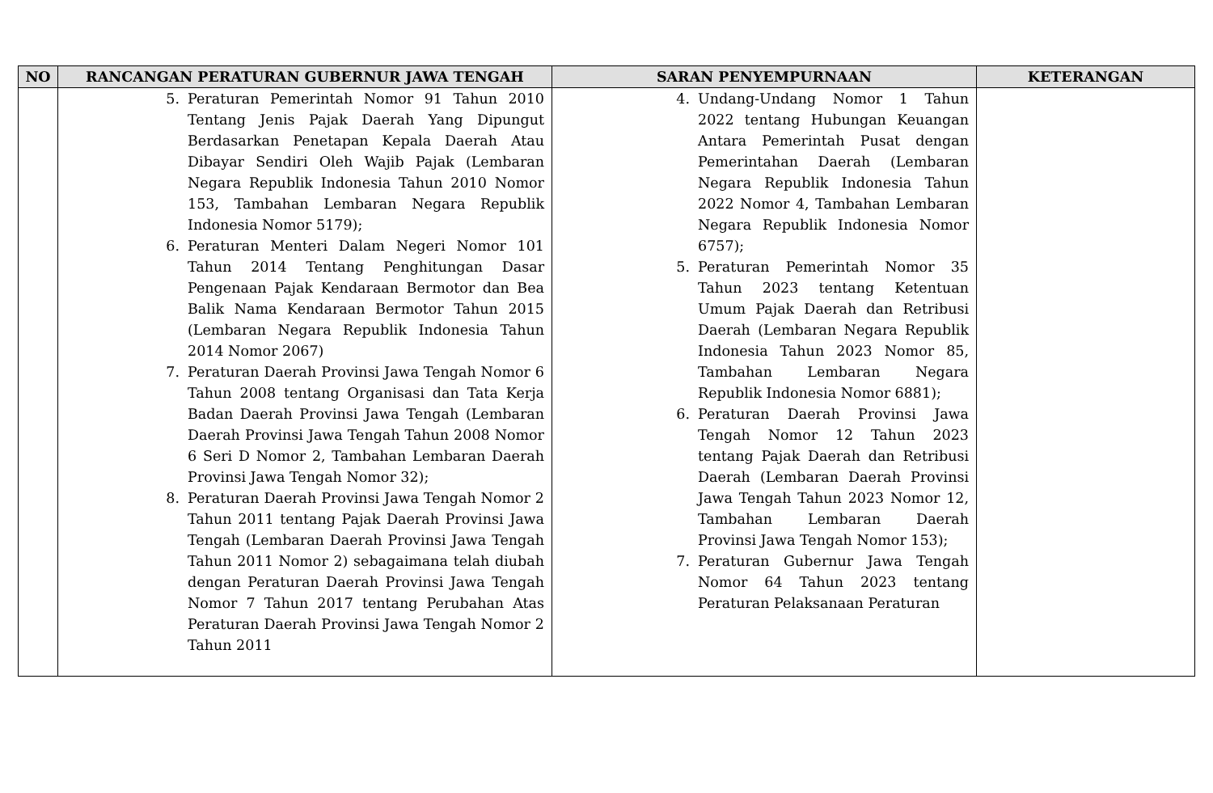| NO | RANCANGAN PERATURAN GUBERNUR JAWA TENGAH | SARAN PENYEMPURNAAN | KETERANGAN |
| --- | --- | --- | --- |
| | 5. Peraturan Pemerintah Nomor 91 Tahun 2010 Tentang Jenis Pajak Daerah Yang Dipungut Berdasarkan Penetapan Kepala Daerah Atau Dibayar Sendiri Oleh Wajib Pajak (Lembaran Negara Republik Indonesia Tahun 2010 Nomor 153, Tambahan Lembaran Negara Republik Indonesia Nomor 5179); 6. Peraturan Menteri Dalam Negeri Nomor 101 Tahun 2014 Tentang Penghitungan Dasar Pengenaan Pajak Kendaraan Bermotor dan Bea Balik Nama Kendaraan Bermotor Tahun 2015 (Lembaran Negara Republik Indonesia Tahun 2014 Nomor 2067) 7. Peraturan Daerah Provinsi Jawa Tengah Nomor 6 Tahun 2008 tentang Organisasi dan Tata Kerja Badan Daerah Provinsi Jawa Tengah (Lembaran Daerah Provinsi Jawa Tengah Tahun 2008 Nomor 6 Seri D Nomor 2, Tambahan Lembaran Daerah Provinsi Jawa Tengah Nomor 32); 8. Peraturan Daerah Provinsi Jawa Tengah Nomor 2 Tahun 2011 tentang Pajak Daerah Provinsi Jawa Tengah (Lembaran Daerah Provinsi Jawa Tengah Tahun 2011 Nomor 2) sebagaimana telah diubah dengan Peraturan Daerah Provinsi Jawa Tengah Nomor 7 Tahun 2017 tentang Perubahan Atas Peraturan Daerah Provinsi Jawa Tengah Nomor 2 Tahun 2011 | 4. Undang-Undang Nomor 1 Tahun 2022 tentang Hubungan Keuangan Antara Pemerintah Pusat dengan Pemerintahan Daerah (Lembaran Negara Republik Indonesia Tahun 2022 Nomor 4, Tambahan Lembaran Negara Republik Indonesia Nomor 6757); 5. Peraturan Pemerintah Nomor 35 Tahun 2023 tentang Ketentuan Umum Pajak Daerah dan Retribusi Daerah (Lembaran Negara Republik Indonesia Tahun 2023 Nomor 85, Tambahan Lembaran Negara Republik Indonesia Nomor 6881); 6. Peraturan Daerah Provinsi Jawa Tengah Nomor 12 Tahun 2023 tentang Pajak Daerah dan Retribusi Daerah (Lembaran Daerah Provinsi Jawa Tengah Tahun 2023 Nomor 12, Tambahan Lembaran Daerah Provinsi Jawa Tengah Nomor 153); 7. Peraturan Gubernur Jawa Tengah Nomor 64 Tahun 2023 tentang Peraturan Pelaksanaan Peraturan | |